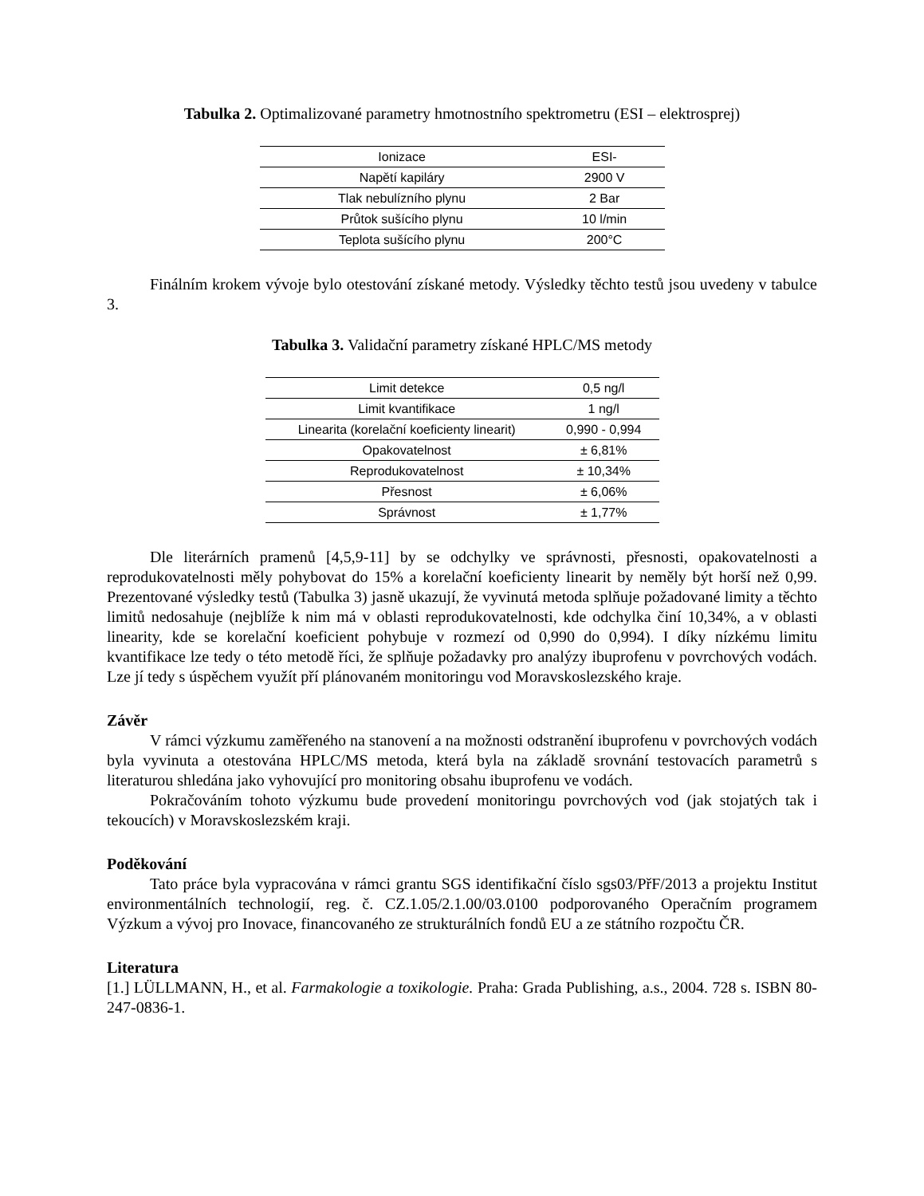Tabulka 2. Optimalizované parametry hmotnostního spektrometru (ESI – elektrosprej)
| Ionizace | ESI- |
| Napětí kapiláry | 2900 V |
| Tlak nebulízního plynu | 2 Bar |
| Průtok sušícího plynu | 10 l/min |
| Teplota sušícího plynu | 200°C |
Finálním krokem vývoje bylo otestování získané metody. Výsledky těchto testů jsou uvedeny v tabulce 3.
Tabulka 3. Validační parametry získané HPLC/MS metody
| Limit detekce | 0,5 ng/l |
| Limit kvantifikace | 1 ng/l |
| Linearita (korelační koeficienty linearit) | 0,990 - 0,994 |
| Opakovatelnost | ± 6,81% |
| Reprodukovatelnost | ± 10,34% |
| Přesnost | ± 6,06% |
| Správnost | ± 1,77% |
Dle literárních pramenů [4,5,9-11] by se odchylky ve správnosti, přesnosti, opakovatelnosti a reprodukovatelnosti měly pohybovat do 15% a korelační koeficienty linearit by neměly být horší než 0,99. Prezentované výsledky testů (Tabulka 3) jasně ukazují, že vyvinutá metoda splňuje požadované limity a těchto limitů nedosahuje (nejblíže k nim má v oblasti reprodukovatelnosti, kde odchylka činí 10,34%, a v oblasti linearity, kde se korelační koeficient pohybuje v rozmezí od 0,990 do 0,994). I díky nízkému limitu kvantifikace lze tedy o této metodě říci, že splňuje požadavky pro analýzy ibuprofenu v povrchových vodách. Lze jí tedy s úspěchem využít pří plánovaném monitoringu vod Moravskoslezského kraje.
Závěr
V rámci výzkumu zaměřeného na stanovení a na možnosti odstranění ibuprofenu v povrchových vodách byla vyvinuta a otestována HPLC/MS metoda, která byla na základě srovnání testovacích parametrů s literaturou shledána jako vyhovující pro monitoring obsahu ibuprofenu ve vodách.
Pokračováním tohoto výzkumu bude provedení monitoringu povrchových vod (jak stojatých tak i tekoucích) v Moravskoslezském kraji.
Poděkování
Tato práce byla vypracována v rámci grantu SGS identifikační číslo sgs03/PřF/2013 a projektu Institut environmentálních technologií, reg. č. CZ.1.05/2.1.00/03.0100 podporovaného Operačním programem Výzkum a vývoj pro Inovace, financovaného ze strukturálních fondů EU a ze státního rozpočtu ČR.
Literatura
[1.] LÜLLMANN, H., et al. Farmakologie a toxikologie. Praha: Grada Publishing, a.s., 2004. 728 s. ISBN 80-247-0836-1.